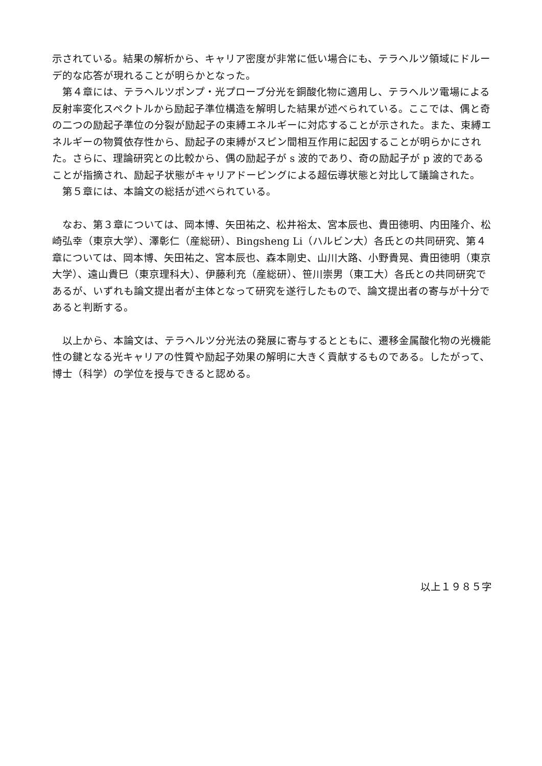示されている。結果の解析から、キャリア密度が非常に低い場合にも、テラヘルツ領域にドルーデ的な応答が現れることが明らかとなった。
　第４章には、テラヘルツポンプ・光プローブ分光を銅酸化物に適用し、テラヘルツ電場による反射率変化スペクトルから励起子準位構造を解明した結果が述べられている。ここでは、偶と奇の二つの励起子準位の分裂が励起子の束縛エネルギーに対応することが示された。また、束縛エネルギーの物質依存性から、励起子の束縛がスピン間相互作用に起因することが明らかにされた。さらに、理論研究との比較から、偶の励起子が s 波的であり、奇の励起子が p 波的であることが指摘され、励起子状態がキャリアドーピングによる超伝導状態と対比して議論された。
　第５章には、本論文の総括が述べられている。
　なお、第３章については、岡本博、矢田祐之、松井裕太、宮本辰也、貴田徳明、内田隆介、松崎弘幸（東京大学）、澤彰仁（産総研）、Bingsheng Li（ハルビン大）各氏との共同研究、第４章については、岡本博、矢田祐之、宮本辰也、森本剛史、山川大路、小野貴晃、貴田徳明（東京大学）、遠山貴巳（東京理科大）、伊藤利充（産総研）、笹川崇男（東工大）各氏との共同研究であるが、いずれも論文提出者が主体となって研究を遂行したもので、論文提出者の寄与が十分であると判断する。
　以上から、本論文は、テラヘルツ分光法の発展に寄与するとともに、遷移金属酸化物の光機能性の鍵となる光キャリアの性質や励起子効果の解明に大きく貢献するものである。したがって、博士（科学）の学位を授与できると認める。
以上１９８５字